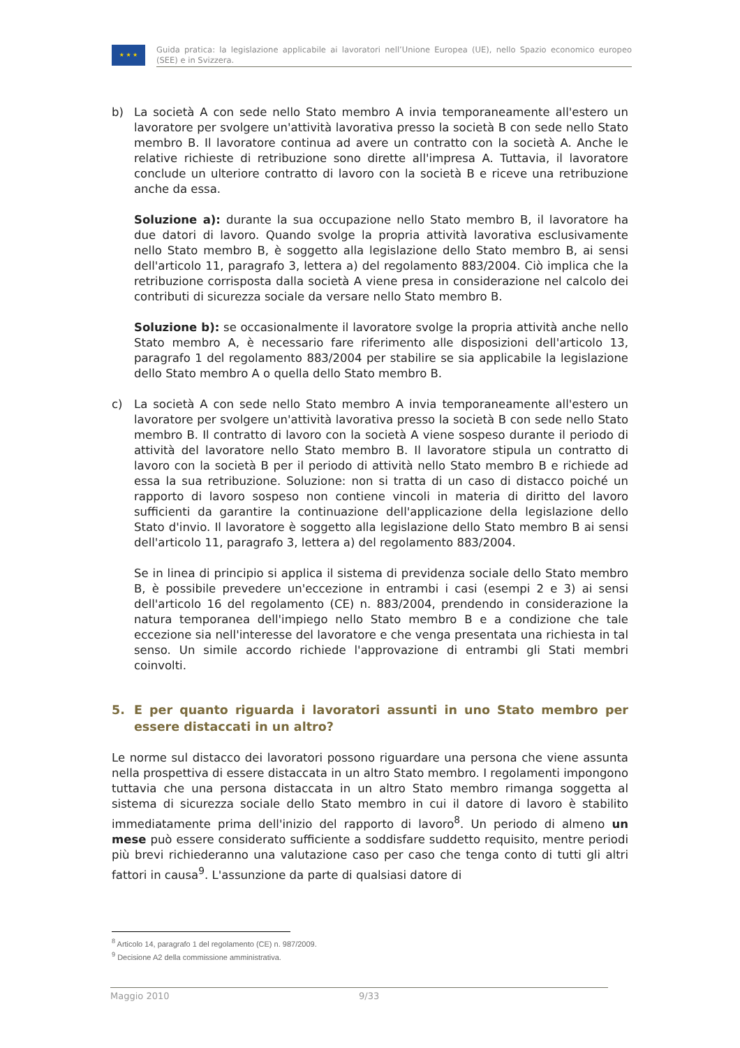★ ★ ★
Guida pratica: la legislazione applicabile ai lavoratori nell’Unione Europea (UE), nello Spazio economico europeo (SEE) e in Svizzera.
b) La società A con sede nello Stato membro A invia temporaneamente all'estero un lavoratore per svolgere un'attività lavorativa presso la società B con sede nello Stato membro B. Il lavoratore continua ad avere un contratto con la società A. Anche le relative richieste di retribuzione sono dirette all'impresa A. Tuttavia, il lavoratore conclude un ulteriore contratto di lavoro con la società B e riceve una retribuzione anche da essa.
Soluzione a): durante la sua occupazione nello Stato membro B, il lavoratore ha due datori di lavoro. Quando svolge la propria attività lavorativa esclusivamente nello Stato membro B, è soggetto alla legislazione dello Stato membro B, ai sensi dell'articolo 11, paragrafo 3, lettera a) del regolamento 883/2004. Ciò implica che la retribuzione corrisposta dalla società A viene presa in considerazione nel calcolo dei contributi di sicurezza sociale da versare nello Stato membro B.
Soluzione b): se occasionalmente il lavoratore svolge la propria attività anche nello Stato membro A, è necessario fare riferimento alle disposizioni dell'articolo 13, paragrafo 1 del regolamento 883/2004 per stabilire se sia applicabile la legislazione dello Stato membro A o quella dello Stato membro B.
c) La società A con sede nello Stato membro A invia temporaneamente all'estero un lavoratore per svolgere un'attività lavorativa presso la società B con sede nello Stato membro B. Il contratto di lavoro con la società A viene sospeso durante il periodo di attività del lavoratore nello Stato membro B. Il lavoratore stipula un contratto di lavoro con la società B per il periodo di attività nello Stato membro B e richiede ad essa la sua retribuzione. Soluzione: non si tratta di un caso di distacco poiché un rapporto di lavoro sospeso non contiene vincoli in materia di diritto del lavoro sufficienti da garantire la continuazione dell'applicazione della legislazione dello Stato d'invio. Il lavoratore è soggetto alla legislazione dello Stato membro B ai sensi dell'articolo 11, paragrafo 3, lettera a) del regolamento 883/2004.
Se in linea di principio si applica il sistema di previdenza sociale dello Stato membro B, è possibile prevedere un'eccezione in entrambi i casi (esempi 2 e 3) ai sensi dell'articolo 16 del regolamento (CE) n. 883/2004, prendendo in considerazione la natura temporanea dell'impiego nello Stato membro B e a condizione che tale eccezione sia nell'interesse del lavoratore e che venga presentata una richiesta in tal senso. Un simile accordo richiede l'approvazione di entrambi gli Stati membri coinvolti.
5. E per quanto riguarda i lavoratori assunti in uno Stato membro per essere distaccati in un altro?
Le norme sul distacco dei lavoratori possono riguardare una persona che viene assunta nella prospettiva di essere distaccata in un altro Stato membro. I regolamenti impongono tuttavia che una persona distaccata in un altro Stato membro rimanga soggetta al sistema di sicurezza sociale dello Stato membro in cui il datore di lavoro è stabilito immediatamente prima dell'inizio del rapporto di lavoro<sup>8</sup>. Un periodo di almeno un mese può essere considerato sufficiente a soddisfare suddetto requisito, mentre periodi più brevi richiederanno una valutazione caso per caso che tenga conto di tutti gli altri fattori in causa<sup>9</sup>. L'assunzione da parte di qualsiasi datore di
<sup>8</sup> Articolo 14, paragrafo 1 del regolamento (CE) n. 987/2009.
<sup>9</sup> Decisione A2 della commissione amministrativa.
Maggio 2010 9/33